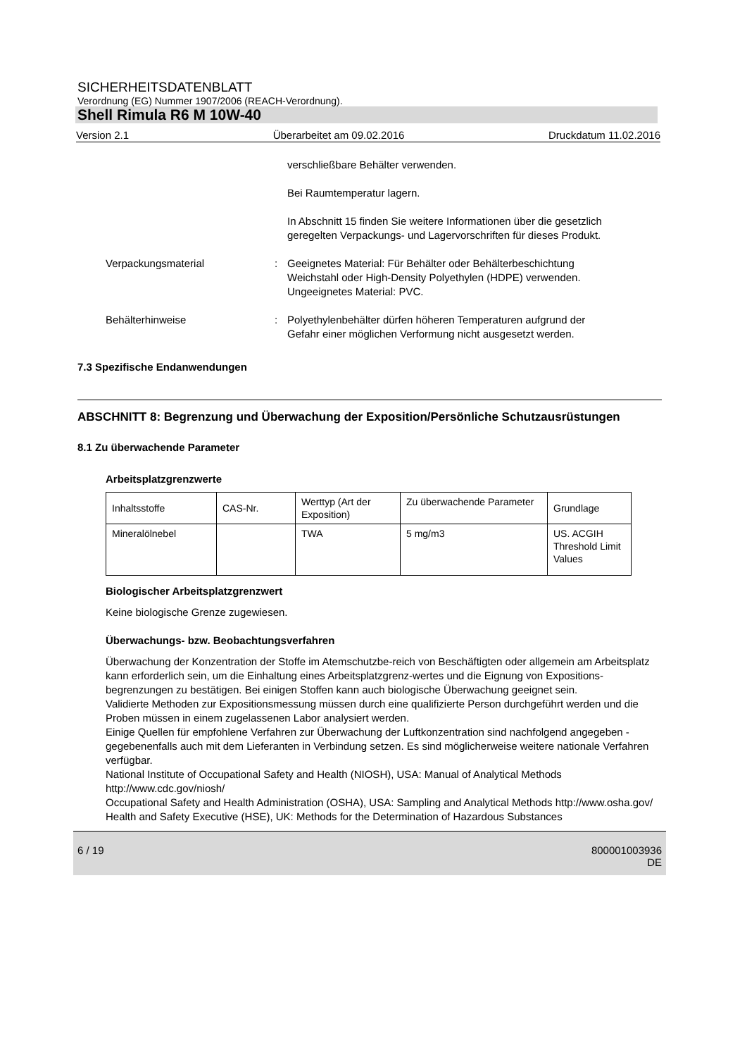SICHERHEITSDATENBLATT
Verordnung (EG) Nummer 1907/2006 (REACH-Verordnung).
Shell Rimula R6 M 10W-40
Version 2.1 Überarbeitet am 09.02.2016 Druckdatum 11.02.2016
verschließbare Behälter verwenden.
Bei Raumtemperatur lagern.
In Abschnitt 15 finden Sie weitere Informationen über die gesetzlich geregelten Verpackungs- und Lagervorschriften für dieses Produkt.
Verpackungsmaterial : Geeignetes Material: Für Behälter oder Behälterbeschichtung Weichstahl oder High-Density Polyethylen (HDPE) verwenden.
Ungeeignetes Material: PVC.
Behälterhinweise : Polyethylenbehälter dürfen höheren Temperaturen aufgrund der Gefahr einer möglichen Verformung nicht ausgesetzt werden.
7.3 Spezifische Endanwendungen
ABSCHNITT 8: Begrenzung und Überwachung der Exposition/Persönliche Schutzausrüstungen
8.1 Zu überwachende Parameter
Arbeitsplatzgrenzwerte
| Inhaltsstoffe | CAS-Nr. | Werttyp (Art der Exposition) | Zu überwachende Parameter | Grundlage |
| Mineralölnebel | | TWA | 5 mg/m3 | US. ACGIH Threshold Limit Values |
Biologischer Arbeitsplatzgrenzwert
Keine biologische Grenze zugewiesen.
Überwachungs- bzw. Beobachtungsverfahren
Überwachung der Konzentration der Stoffe im Atemschutzbe-reich von Beschäftigten oder allgemein am Arbeitsplatz kann erforderlich sein, um die Einhaltung eines Arbeitsplatzgrenz-wertes und die Eignung von Expositions-begrenzungen zu bestätigen. Bei einigen Stoffen kann auch biologische Überwachung geeignet sein.
Validierte Methoden zur Expositionsmessung müssen durch eine qualifizierte Person durchgeführt werden und die Proben müssen in einem zugelassenen Labor analysiert werden.
Einige Quellen für empfohlene Verfahren zur Überwachung der Luftkonzentration sind nachfolgend angegeben - gegebenenfalls auch mit dem Lieferanten in Verbindung setzen. Es sind möglicherweise weitere nationale Verfahren verfügbar.
National Institute of Occupational Safety and Health (NIOSH), USA: Manual of Analytical Methods http://www.cdc.gov/niosh/
Occupational Safety and Health Administration (OSHA), USA: Sampling and Analytical Methods http://www.osha.gov/
Health and Safety Executive (HSE), UK: Methods for the Determination of Hazardous Substances
6 / 19 800001003936
DE